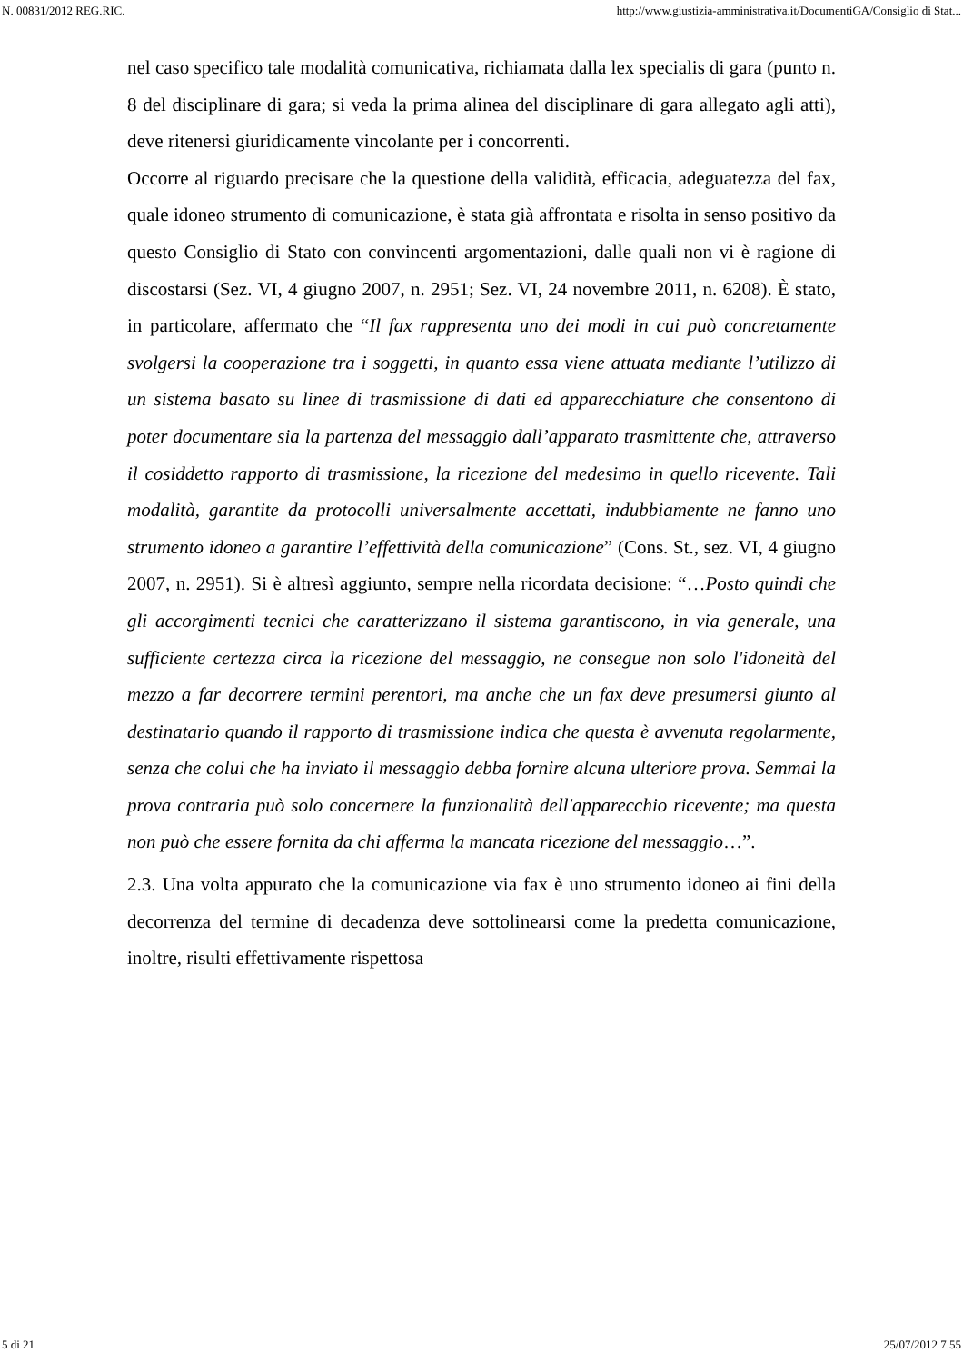N. 00831/2012 REG.RIC. http://www.giustizia-amministrativa.it/DocumentiGA/Consiglio di Stat...
nel caso specifico tale modalità comunicativa, richiamata dalla lex specialis di gara (punto n. 8 del disciplinare di gara; si veda la prima alinea del disciplinare di gara allegato agli atti), deve ritenersi giuridicamente vincolante per i concorrenti.
Occorre al riguardo precisare che la questione della validità, efficacia, adeguatezza del fax, quale idoneo strumento di comunicazione, è stata già affrontata e risolta in senso positivo da questo Consiglio di Stato con convincenti argomentazioni, dalle quali non vi è ragione di discostarsi (Sez. VI, 4 giugno 2007, n. 2951; Sez. VI, 24 novembre 2011, n. 6208). È stato, in particolare, affermato che “Il fax rappresenta uno dei modi in cui può concretamente svolgersi la cooperazione tra i soggetti, in quanto essa viene attuata mediante l’utilizzo di un sistema basato su linee di trasmissione di dati ed apparecchiature che consentono di poter documentare sia la partenza del messaggio dall’apparato trasmittente che, attraverso il cosiddetto rapporto di trasmissione, la ricezione del medesimo in quello ricevente. Tali modalità, garantite da protocolli universalmente accettati, indubbiamente ne fanno uno strumento idoneo a garantire l’effettività della comunicazione” (Cons. St., sez. VI, 4 giugno 2007, n. 2951). Si è altresì aggiunto, sempre nella ricordata decisione: “…Posto quindi che gli accorgimenti tecnici che caratterizzano il sistema garantiscono, in via generale, una sufficiente certezza circa la ricezione del messaggio, ne consegue non solo l'idoneità del mezzo a far decorrere termini perentori, ma anche che un fax deve presumersi giunto al destinatario quando il rapporto di trasmissione indica che questa è avvenuta regolarmente, senza che colui che ha inviato il messaggio debba fornire alcuna ulteriore prova. Semmai la prova contraria può solo concernere la funzionalità dell'apparecchio ricevente; ma questa non può che essere fornita da chi afferma la mancata ricezione del messaggio…”.
2.3. Una volta appurato che la comunicazione via fax è uno strumento idoneo ai fini della decorrenza del termine di decadenza deve sottolinearsi come la predetta comunicazione, inoltre, risulti effettivamente rispettosa
5 di 21 25/07/2012 7.55